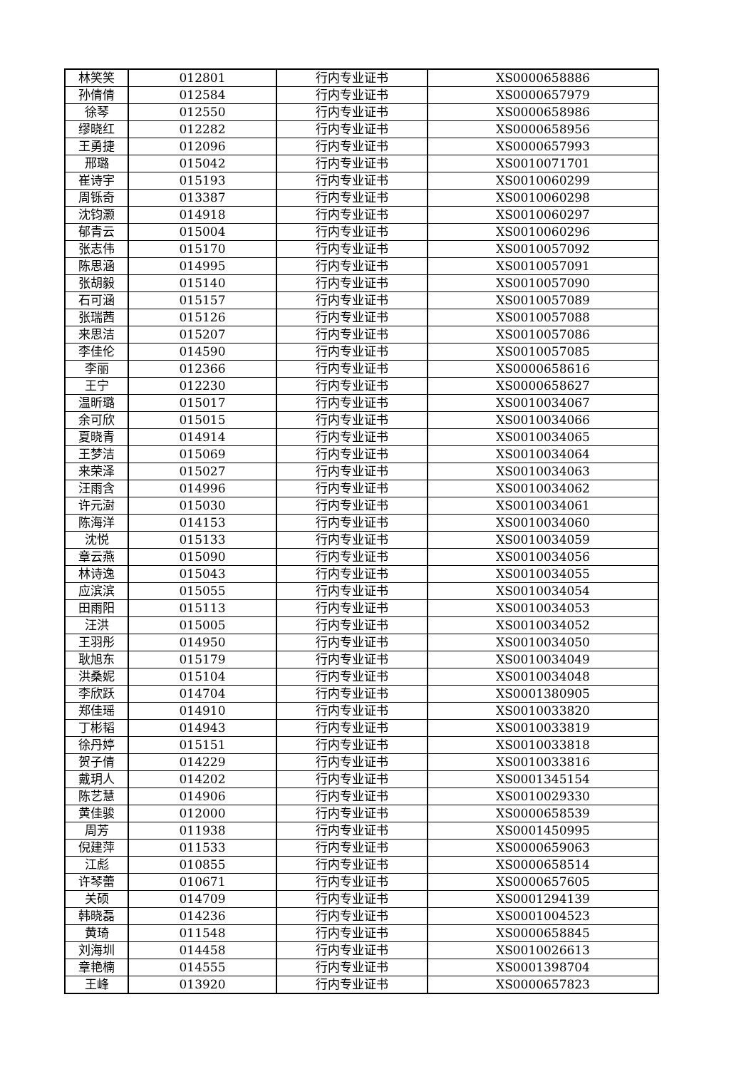| 林笑笑 | 012801 | 行内专业证书 | XS0000658886 |
| 孙倩倩 | 012584 | 行内专业证书 | XS0000657979 |
| 徐琴 | 012550 | 行内专业证书 | XS0000658986 |
| 缪晓红 | 012282 | 行内专业证书 | XS0000658956 |
| 王勇捷 | 012096 | 行内专业证书 | XS0000657993 |
| 邢璐 | 015042 | 行内专业证书 | XS0010071701 |
| 崔诗宇 | 015193 | 行内专业证书 | XS0010060299 |
| 周铄奇 | 013387 | 行内专业证书 | XS0010060298 |
| 沈钧灏 | 014918 | 行内专业证书 | XS0010060297 |
| 郁青云 | 015004 | 行内专业证书 | XS0010060296 |
| 张志伟 | 015170 | 行内专业证书 | XS0010057092 |
| 陈思涵 | 014995 | 行内专业证书 | XS0010057091 |
| 张胡毅 | 015140 | 行内专业证书 | XS0010057090 |
| 石可涵 | 015157 | 行内专业证书 | XS0010057089 |
| 张瑞茜 | 015126 | 行内专业证书 | XS0010057088 |
| 来思洁 | 015207 | 行内专业证书 | XS0010057086 |
| 李佳伦 | 014590 | 行内专业证书 | XS0010057085 |
| 李丽 | 012366 | 行内专业证书 | XS0000658616 |
| 王宁 | 012230 | 行内专业证书 | XS0000658627 |
| 温昕璐 | 015017 | 行内专业证书 | XS0010034067 |
| 余可欣 | 015015 | 行内专业证书 | XS0010034066 |
| 夏晓青 | 014914 | 行内专业证书 | XS0010034065 |
| 王梦洁 | 015069 | 行内专业证书 | XS0010034064 |
| 来荣泽 | 015027 | 行内专业证书 | XS0010034063 |
| 汪雨含 | 014996 | 行内专业证书 | XS0010034062 |
| 许元澍 | 015030 | 行内专业证书 | XS0010034061 |
| 陈海洋 | 014153 | 行内专业证书 | XS0010034060 |
| 沈悦 | 015133 | 行内专业证书 | XS0010034059 |
| 章云燕 | 015090 | 行内专业证书 | XS0010034056 |
| 林诗逸 | 015043 | 行内专业证书 | XS0010034055 |
| 应滨滨 | 015055 | 行内专业证书 | XS0010034054 |
| 田雨阳 | 015113 | 行内专业证书 | XS0010034053 |
| 汪洪 | 015005 | 行内专业证书 | XS0010034052 |
| 王羽彤 | 014950 | 行内专业证书 | XS0010034050 |
| 耿旭东 | 015179 | 行内专业证书 | XS0010034049 |
| 洪桑妮 | 015104 | 行内专业证书 | XS0010034048 |
| 李欣跃 | 014704 | 行内专业证书 | XS0001380905 |
| 郑佳瑶 | 014910 | 行内专业证书 | XS0010033820 |
| 丁彬韬 | 014943 | 行内专业证书 | XS0010033819 |
| 徐丹婷 | 015151 | 行内专业证书 | XS0010033818 |
| 贺子倩 | 014229 | 行内专业证书 | XS0010033816 |
| 戴玥人 | 014202 | 行内专业证书 | XS0001345154 |
| 陈艺慧 | 014906 | 行内专业证书 | XS0010029330 |
| 黄佳骏 | 012000 | 行内专业证书 | XS0000658539 |
| 周芳 | 011938 | 行内专业证书 | XS0001450995 |
| 倪建萍 | 011533 | 行内专业证书 | XS0000659063 |
| 江彪 | 010855 | 行内专业证书 | XS0000658514 |
| 许琴蕾 | 010671 | 行内专业证书 | XS0000657605 |
| 关硕 | 014709 | 行内专业证书 | XS0001294139 |
| 韩晓磊 | 014236 | 行内专业证书 | XS0001004523 |
| 黄琦 | 011548 | 行内专业证书 | XS0000658845 |
| 刘海圳 | 014458 | 行内专业证书 | XS0010026613 |
| 章艳楠 | 014555 | 行内专业证书 | XS0001398704 |
| 王峰 | 013920 | 行内专业证书 | XS0000657823 |